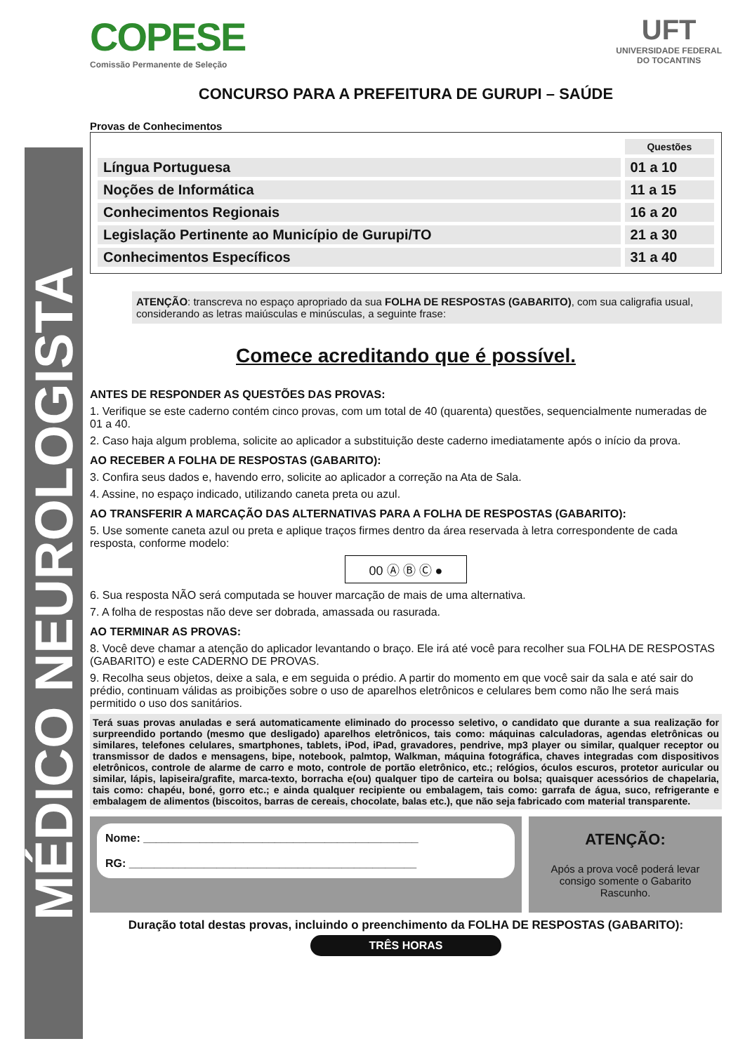MÉDICO NEUROLOGISTA
COPESE
Comissão Permanente de Seleção
UFT
UNIVERSIDADE FEDERAL
DO TOCANTINS
CONCURSO PARA A PREFEITURA DE GURUPI – SAÚDE
Provas de Conhecimentos
| | Questões |
| --- | --- |
| Língua Portuguesa | 01 a 10 |
| Noções de Informática | 11 a 15 |
| Conhecimentos Regionais | 16 a 20 |
| Legislação Pertinente ao Município de Gurupi/TO | 21 a 30 |
| Conhecimentos Específicos | 31 a 40 |
ATENÇÃO: transcreva no espaço apropriado da sua FOLHA DE RESPOSTAS (GABARITO), com sua caligrafia usual, considerando as letras maiúsculas e minúsculas, a seguinte frase:
Comece acreditando que é possível.
ANTES DE RESPONDER AS QUESTÕES DAS PROVAS:
1. Verifique se este caderno contém cinco provas, com um total de 40 (quarenta) questões, sequencialmente numeradas de 01 a 40.
2. Caso haja algum problema, solicite ao aplicador a substituição deste caderno imediatamente após o início da prova.
AO RECEBER A FOLHA DE RESPOSTAS (GABARITO):
3. Confira seus dados e, havendo erro, solicite ao aplicador a correção na Ata de Sala.
4. Assine, no espaço indicado, utilizando caneta preta ou azul.
AO TRANSFERIR A MARCAÇÃO DAS ALTERNATIVAS PARA A FOLHA DE RESPOSTAS (GABARITO):
5. Use somente caneta azul ou preta e aplique traços firmes dentro da área reservada à letra correspondente de cada resposta, conforme modelo:
00 Ⓐ Ⓑ Ⓒ ●
6. Sua resposta NÃO será computada se houver marcação de mais de uma alternativa.
7. A folha de respostas não deve ser dobrada, amassada ou rasurada.
AO TERMINAR AS PROVAS:
8. Você deve chamar a atenção do aplicador levantando o braço. Ele irá até você para recolher sua FOLHA DE RESPOSTAS (GABARITO) e este CADERNO DE PROVAS.
9. Recolha seus objetos, deixe a sala, e em seguida o prédio. A partir do momento em que você sair da sala e até sair do prédio, continuam válidas as proibições sobre o uso de aparelhos eletrônicos e celulares bem como não lhe será mais permitido o uso dos sanitários.
Terá suas provas anuladas e será automaticamente eliminado do processo seletivo, o candidato que durante a sua realização for surpreendido portando (mesmo que desligado) aparelhos eletrônicos, tais como: máquinas calculadoras, agendas eletrônicas ou similares, telefones celulares, smartphones, tablets, iPod, iPad, gravadores, pendrive, mp3 player ou similar, qualquer receptor ou transmissor de dados e mensagens, bipe, notebook, palmtop, Walkman, máquina fotográfica, chaves integradas com dispositivos eletrônicos, controle de alarme de carro e moto, controle de portão eletrônico, etc.; relógios, óculos escuros, protetor auricular ou similar, lápis, lapiseira/grafite, marca-texto, borracha e(ou) qualquer tipo de carteira ou bolsa; quaisquer acessórios de chapelaria, tais como: chapéu, boné, gorro etc.; e ainda qualquer recipiente ou embalagem, tais como: garrafa de água, suco, refrigerante e embalagem de alimentos (biscoitos, barras de cereais, chocolate, balas etc.), que não seja fabricado com material transparente.
Nome: ____________________________________________
RG: ______________________________________________
ATENÇÃO:
Após a prova você poderá levar consigo somente o Gabarito Rascunho.
Duração total destas provas, incluindo o preenchimento da FOLHA DE RESPOSTAS (GABARITO):
TRÊS HORAS